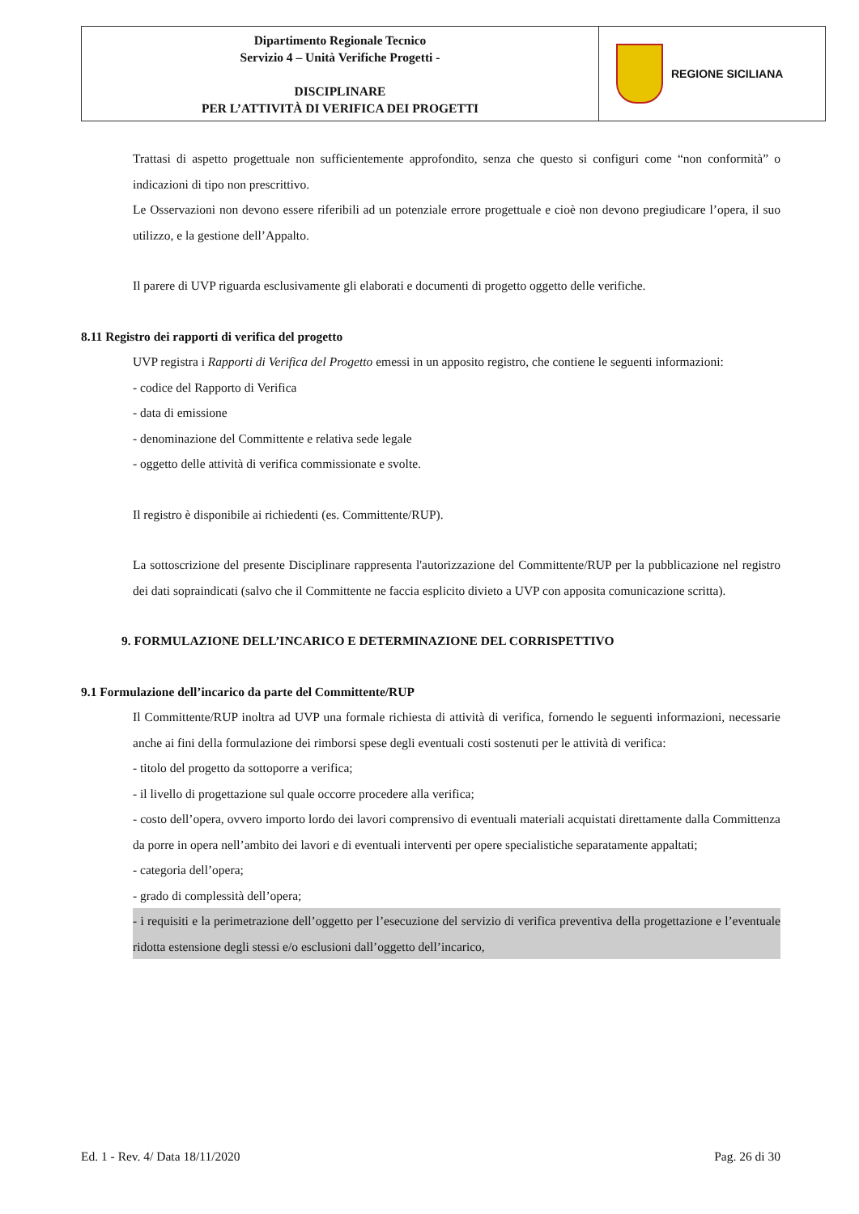| Dipartimento Regionale Tecnico Servizio 4 – Unità Verifiche Progetti - DISCIPLINARE PER L’ATTIVITÀ DI VERIFICA DEI PROGETTI | REGIONE SICILIANA |
Trattasi di aspetto progettuale non sufficientemente approfondito, senza che questo si configuri come “non conformità” o indicazioni di tipo non prescrittivo.
Le Osservazioni non devono essere riferibili ad un potenziale errore progettuale e cioè non devono pregiudicare l’opera, il suo utilizzo, e la gestione dell’Appalto.
Il parere di UVP riguarda esclusivamente gli elaborati e documenti di progetto oggetto delle verifiche.
8.11 Registro dei rapporti di verifica del progetto
UVP registra i Rapporti di Verifica del Progetto emessi in un apposito registro, che contiene le seguenti informazioni:
- codice del Rapporto di Verifica
- data di emissione
- denominazione del Committente e relativa sede legale
- oggetto delle attività di verifica commissionate e svolte.
Il registro è disponibile ai richiedenti (es. Committente/RUP).
La sottoscrizione del presente Disciplinare rappresenta l'autorizzazione del Committente/RUP per la pubblicazione nel registro dei dati sopraindicati (salvo che il Committente ne faccia esplicito divieto a UVP con apposita comunicazione scritta).
9. FORMULAZIONE DELL’INCARICO E DETERMINAZIONE DEL CORRISPETTIVO
9.1 Formulazione dell’incarico da parte del Committente/RUP
Il Committente/RUP inoltra ad UVP una formale richiesta di attività di verifica, fornendo le seguenti informazioni, necessarie anche ai fini della formulazione dei rimborsi spese degli eventuali costi sostenuti per le attività di verifica:
- titolo del progetto da sottoporre a verifica;
- il livello di progettazione sul quale occorre procedere alla verifica;
- costo dell’opera, ovvero importo lordo dei lavori comprensivo di eventuali materiali acquistati direttamente dalla Committenza da porre in opera nell’ambito dei lavori e di eventuali interventi per opere specialistiche separatamente appaltati;
- categoria dell’opera;
- grado di complessità dell’opera;
- i requisiti e la perimetrazione dell’oggetto per l’esecuzione del servizio di verifica preventiva della progettazione e l’eventuale ridotta estensione degli stessi e/o esclusioni dall’oggetto dell’incarico,
Ed. 1 - Rev. 4/ Data 18/11/2020 Pag. 26 di 30